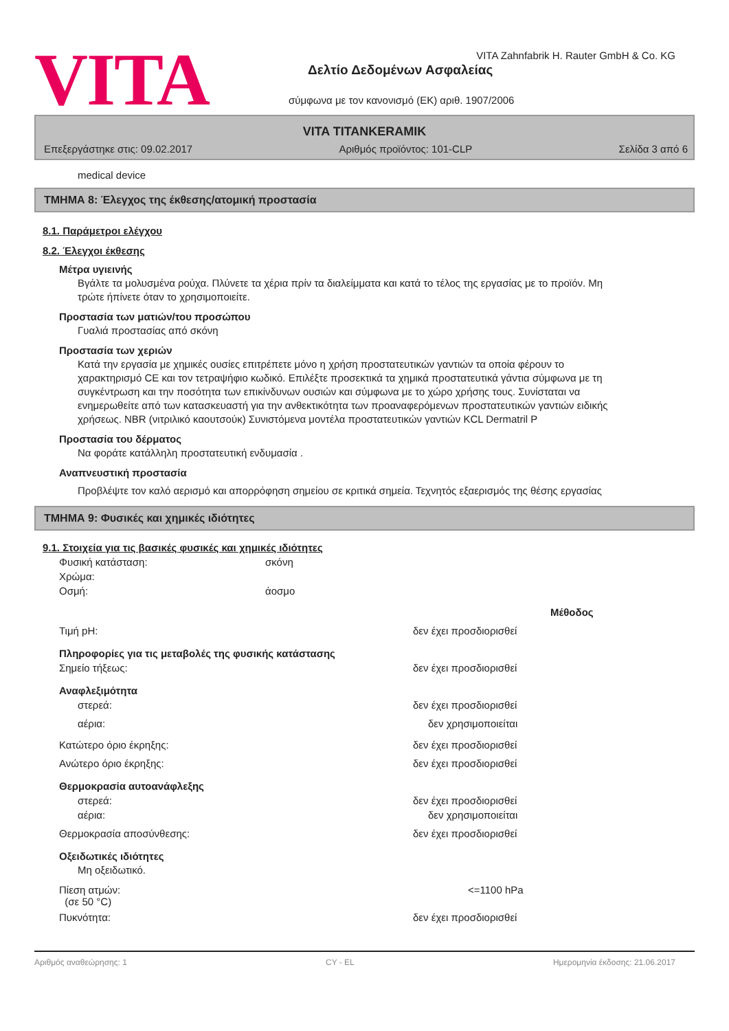VITA
VITA Zahnfabrik H. Rauter GmbH & Co. KG
Δελτίο Δεδομένων Ασφαλείας
σύμφωνα με τον κανονισμό (ΕΚ) αριθ. 1907/2006
VITA TITANKERAMIK
Επεξεργάστηκε στις: 09.02.2017 Αριθμός προϊόντος: 101-CLP Σελίδα 3 από 6
medical device
ΤΜΗΜΑ 8: Έλεγχος της έκθεσης/ατομική προστασία
8.1. Παράμετροι ελέγχου
8.2. Έλεγχοι έκθεσης
Μέτρα υγιεινής
Βγάλτε τα μολυσμένα ρούχα. Πλύνετε τα χέρια πρίν τα διαλείμματα και κατά το τέλος της εργασίας με το προϊόν. Μη τρώτε ήπίνετε όταν το χρησιμοποιείτε.
Προστασία των ματιών/του προσώπου
Γυαλιά προστασίας από σκόνη
Προστασία των χεριών
Κατά την εργασία με χημικές ουσίες επιτρέπετε μόνο η χρήση προστατευτικών γαντιών τα οποία φέρουν το χαρακτηρισμό CE και τον τετραψήφιο κωδικό. Επιλέξτε προσεκτικά τα χημικά προστατευτικά γάντια σύμφωνα με τη συγκέντρωση και την ποσότητα των επικίνδυνων ουσιών και σύμφωνα με το χώρο χρήσης τους. Συνίσταται να ενημερωθείτε από των κατασκευαστή για την ανθεκτικότητα των προαναφερόμενων προστατευτικών γαντιών ειδικής χρήσεως. NBR (νιτριλικό καουτσούκ) Συνιστόμενα μοντέλα προστατευτικών γαντιών KCL Dermatril P
Προστασία του δέρματος
Να φοράτε κατάλληλη προστατευτική ενδυμασία .
Αναπνευστική προστασία
Προβλέψτε τον καλό αερισμό και απορρόφηση σημείου σε κριτικά σημεία. Τεχνητός εξαερισμός της θέσης εργασίας
ΤΜΗΜΑ 9: Φυσικές και χημικές ιδιότητες
9.1. Στοιχεία για τις βασικές φυσικές και χημικές ιδιότητες
Φυσική κατάσταση: σκόνη
Χρώμα:
Οσμή: άοσμο
Μέθοδος
Τιμή pH: δεν έχει προσδιορισθεί
Πληροφορίες για τις μεταβολές της φυσικής κατάστασης
Σημείο τήξεως: δεν έχει προσδιορισθεί
Αναφλεξιμότητα
στερεά: δεν έχει προσδιορισθεί
αέρια: δεν χρησιμοποιείται
Κατώτερο όριο έκρηξης: δεν έχει προσδιορισθεί
Ανώτερο όριο έκρηξης: δεν έχει προσδιορισθεί
Θερμοκρασία αυτοανάφλεξης
στερεά: δεν έχει προσδιορισθεί
αέρια: δεν χρησιμοποιείται
Θερμοκρασία αποσύνθεσης: δεν έχει προσδιορισθεί
Οξειδωτικές ιδιότητες
Μη οξειδωτικό.
Πίεση ατμών:
(σε 50 °C) <=1100 hPa
Πυκνότητα: δεν έχει προσδιορισθεί
Αριθμός αναθεώρησης: 1 CY - EL Ημερομηνία έκδοσης: 21.06.2017